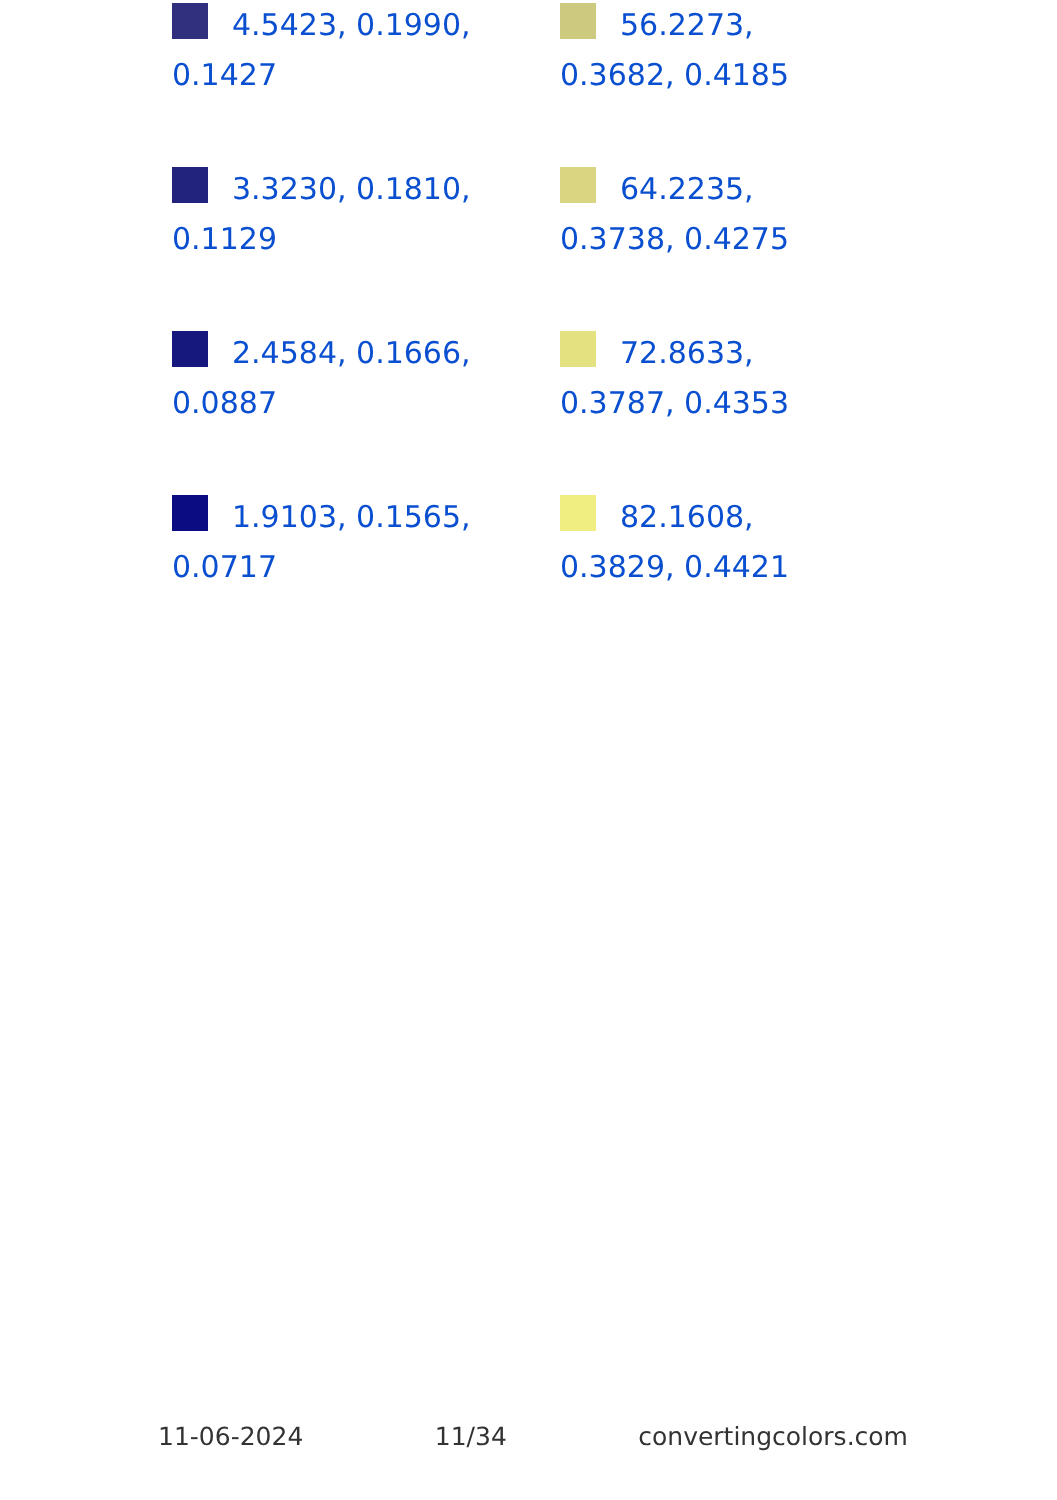4.5423, 0.1990, 0.1427
56.2273, 0.3682, 0.4185
3.3230, 0.1810, 0.1129
64.2235, 0.3738, 0.4275
2.4584, 0.1666, 0.0887
72.8633, 0.3787, 0.4353
1.9103, 0.1565, 0.0717
82.1608, 0.3829, 0.4421
11-06-2024 11/34 convertingcolors.com